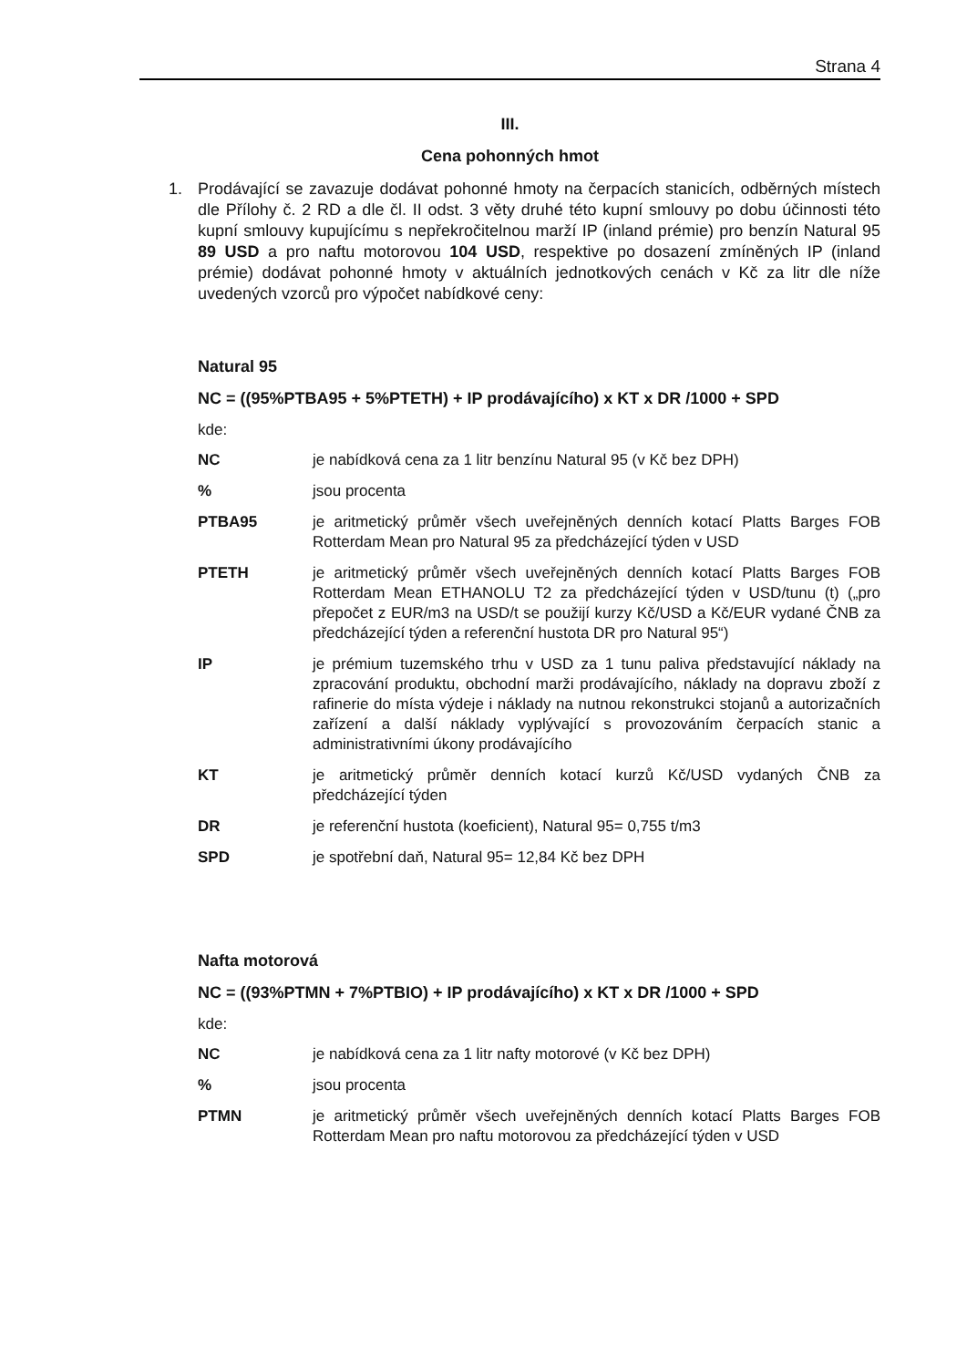Strana 4
III.
Cena pohonných hmot
1. Prodávající se zavazuje dodávat pohonné hmoty na čerpacích stanicích, odběrných místech dle Přílohy č. 2 RD a dle čl. II odst. 3 věty druhé této kupní smlouvy po dobu účinnosti této kupní smlouvy kupujícímu s nepřekročitelnou marží IP (inland prémie) pro benzín Natural 95 89 USD a pro naftu motorovou 104 USD, respektive po dosazení zmíněných IP (inland prémie) dodávat pohonné hmoty v aktuálních jednotkových cenách v Kč za litr dle níže uvedených vzorců pro výpočet nabídkové ceny:
Natural 95
NC = ((95%PTBA95 + 5%PTETH) + IP prodávajícího) x KT x DR /1000 + SPD
kde:
NC je nabídková cena za 1 litr benzínu Natural 95 (v Kč bez DPH)
% jsou procenta
PTBA95 je aritmetický průměr všech uveřejněných denních kotací Platts Barges FOB Rotterdam Mean pro Natural 95 za předcházející týden v USD
PTETH je aritmetický průměr všech uveřejněných denních kotací Platts Barges FOB Rotterdam Mean ETHANOLU T2 za předcházející týden v USD/tunu (t) („pro přepočet z EUR/m3 na USD/t se použijí kurzy Kč/USD a Kč/EUR vydané ČNB za předcházející týden a referenční hustota DR pro Natural 95“)
IP je prémium tuzemského trhu v USD za 1 tunu paliva představující náklady na zpracování produktu, obchodní marži prodávajícího, náklady na dopravu zboží z rafinerie do místa výdeje i náklady na nutnou rekonstrukci stojanů a autorizačních zařízení a další náklady vyplývající s provozováním čerpacích stanic a administrativními úkony prodávajícího
KT je aritmetický průměr denních kotací kurzů Kč/USD vydaných ČNB za předcházející týden
DR je referenční hustota (koeficient), Natural 95= 0,755 t/m3
SPD je spotřební daň, Natural 95= 12,84 Kč bez DPH
Nafta motorová
NC = ((93%PTMN + 7%PTBIO) + IP prodávajícího) x KT x DR /1000 + SPD
kde:
NC je nabídková cena za 1 litr nafty motorové (v Kč bez DPH)
% jsou procenta
PTMN je aritmetický průměr všech uveřejněných denních kotací Platts Barges FOB Rotterdam Mean pro naftu motorovou za předcházející týden v USD